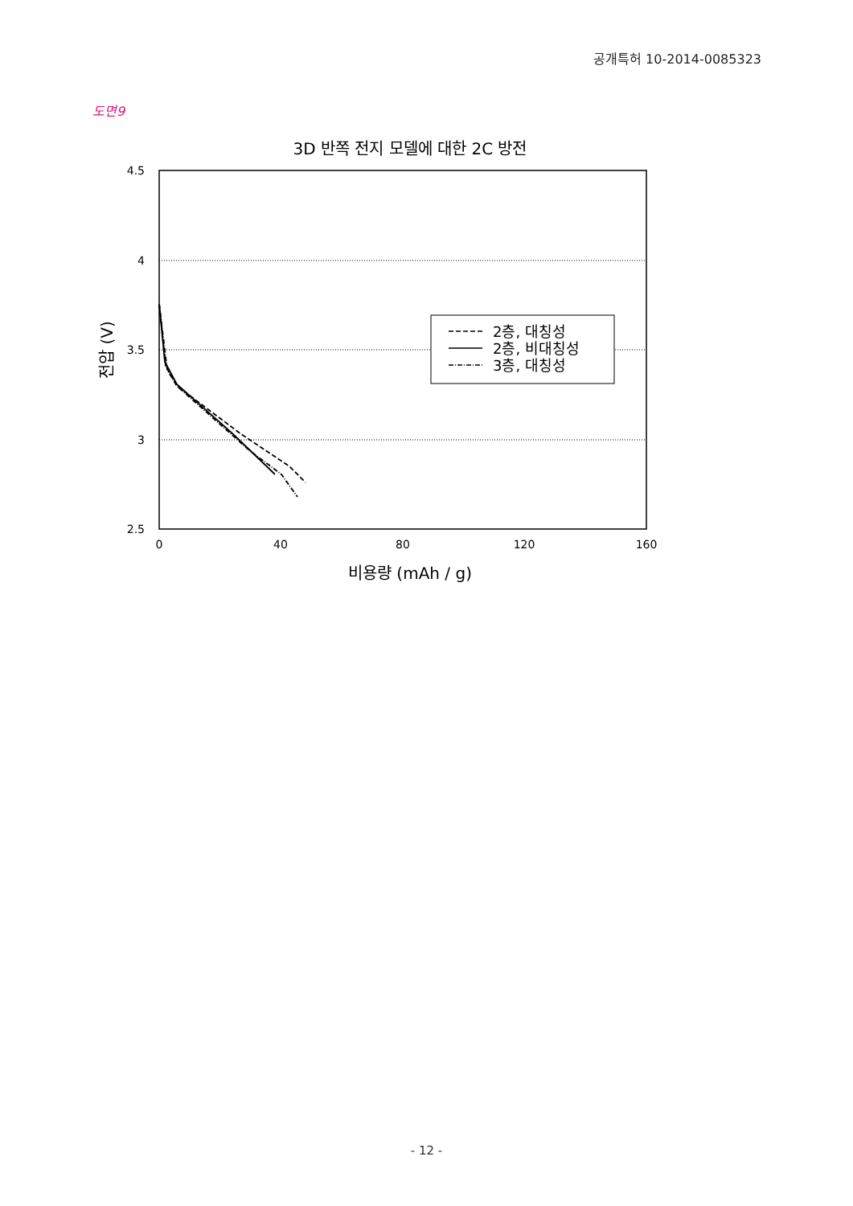공개특허 10-2014-0085323
도면9
3D 반쪽 전지 모델에 대한 2C 방전
4.5
4
3.5
3
2.5
0
40
80
120
160
비용량 (mAh / g)
전압 (V)
2층, 대칭성
2층, 비대칭성
3층, 대칭성
- 12 -